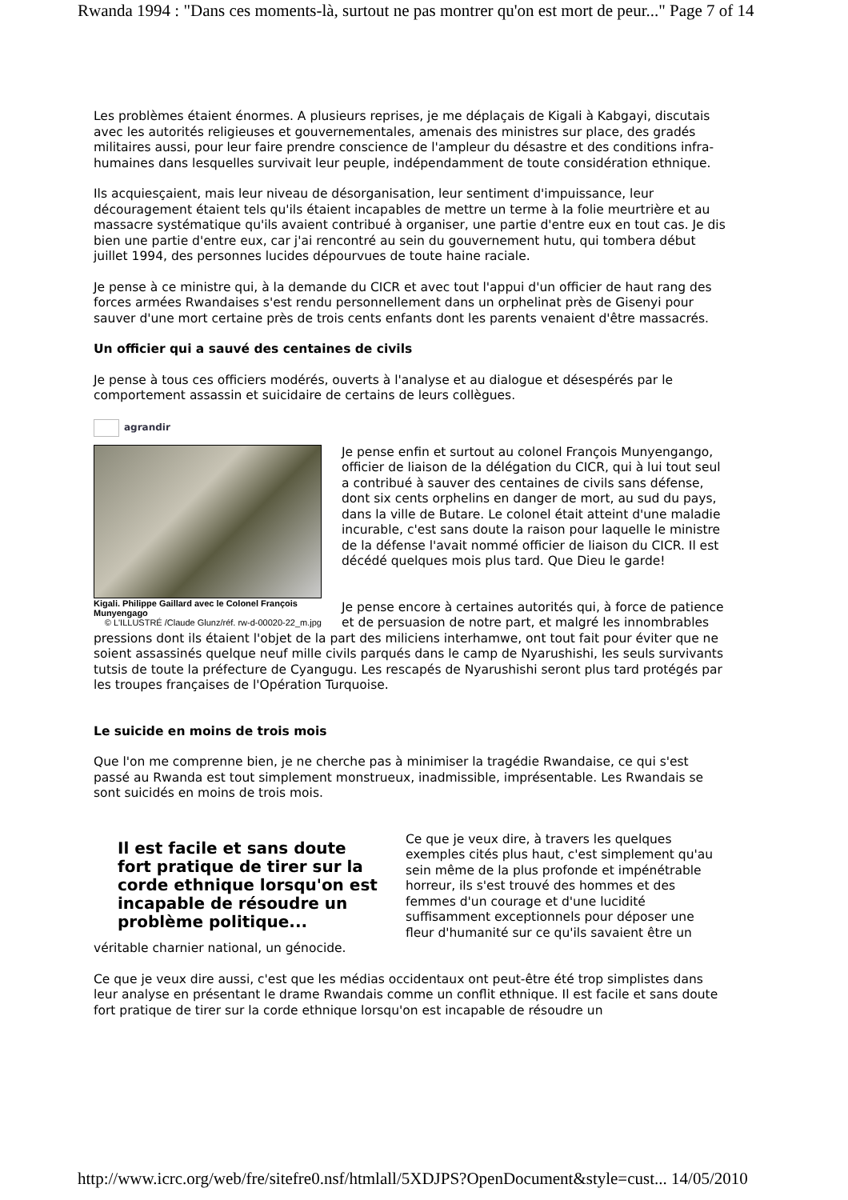Rwanda 1994 : "Dans ces moments-là, surtout ne pas montrer qu'on est mort de peur..." Page 7 of 14
Les problèmes étaient énormes. A plusieurs reprises, je me déplaçais de Kigali à Kabgayi, discutais avec les autorités religieuses et gouvernementales, amenais des ministres sur place, des gradés militaires aussi, pour leur faire prendre conscience de l'ampleur du désastre et des conditions infra-humaines dans lesquelles survivait leur peuple, indépendamment de toute considération ethnique.
Ils acquiesçaient, mais leur niveau de désorganisation, leur sentiment d'impuissance, leur découragement étaient tels qu'ils étaient incapables de mettre un terme à la folie meurtrière et au massacre systématique qu'ils avaient contribué à organiser, une partie d'entre eux en tout cas. Je dis bien une partie d'entre eux, car j'ai rencontré au sein du gouvernement hutu, qui tombera début juillet 1994, des personnes lucides dépourvues de toute haine raciale.
Je pense à ce ministre qui, à la demande du CICR et avec tout l'appui d'un officier de haut rang des forces armées Rwandaises s'est rendu personnellement dans un orphelinat près de Gisenyi pour sauver d'une mort certaine près de trois cents enfants dont les parents venaient d'être massacrés.
Un officier qui a sauvé des centaines de civils
Je pense à tous ces officiers modérés, ouverts à l'analyse et au dialogue et désespérés par le comportement assassin et suicidaire de certains de leurs collègues.
agrandir
Kigali. Philippe Gaillard avec le Colonel François Munyengago
© L'ILLUSTRÉ /Claude Glunz/réf. rw-d-00020-22_m.jpg
Je pense enfin et surtout au colonel François Munyengango, officier de liaison de la délégation du CICR, qui à lui tout seul a contribué à sauver des centaines de civils sans défense, dont six cents orphelins en danger de mort, au sud du pays, dans la ville de Butare. Le colonel était atteint d'une maladie incurable, c'est sans doute la raison pour laquelle le ministre de la défense l'avait nommé officier de liaison du CICR. Il est décédé quelques mois plus tard. Que Dieu le garde!
Je pense encore à certaines autorités qui, à force de patience et de persuasion de notre part, et malgré les innombrables pressions dont ils étaient l'objet de la part des miliciens interhamwe, ont tout fait pour éviter que ne soient assassinés quelque neuf mille civils parqués dans le camp de Nyarushishi, les seuls survivants tutsis de toute la préfecture de Cyangugu. Les rescapés de Nyarushishi seront plus tard protégés par les troupes françaises de l'Opération Turquoise.
Le suicide en moins de trois mois
Que l'on me comprenne bien, je ne cherche pas à minimiser la tragédie Rwandaise, ce qui s'est passé au Rwanda est tout simplement monstrueux, inadmissible, imprésentable. Les Rwandais se sont suicidés en moins de trois mois.
Il est facile et sans doute fort pratique de tirer sur la corde ethnique lorsqu'on est incapable de résoudre un problème politique...
Ce que je veux dire, à travers les quelques exemples cités plus haut, c'est simplement qu'au sein même de la plus profonde et impénétrable horreur, ils s'est trouvé des hommes et des femmes d'un courage et d'une lucidité suffisamment exceptionnels pour déposer une fleur d'humanité sur ce qu'ils savaient être un véritable charnier national, un génocide.
Ce que je veux dire aussi, c'est que les médias occidentaux ont peut-être été trop simplistes dans leur analyse en présentant le drame Rwandais comme un conflit ethnique. Il est facile et sans doute fort pratique de tirer sur la corde ethnique lorsqu'on est incapable de résoudre un
http://www.icrc.org/web/fre/sitefre0.nsf/htmlall/5XDJPS?OpenDocument&style=cust... 14/05/2010